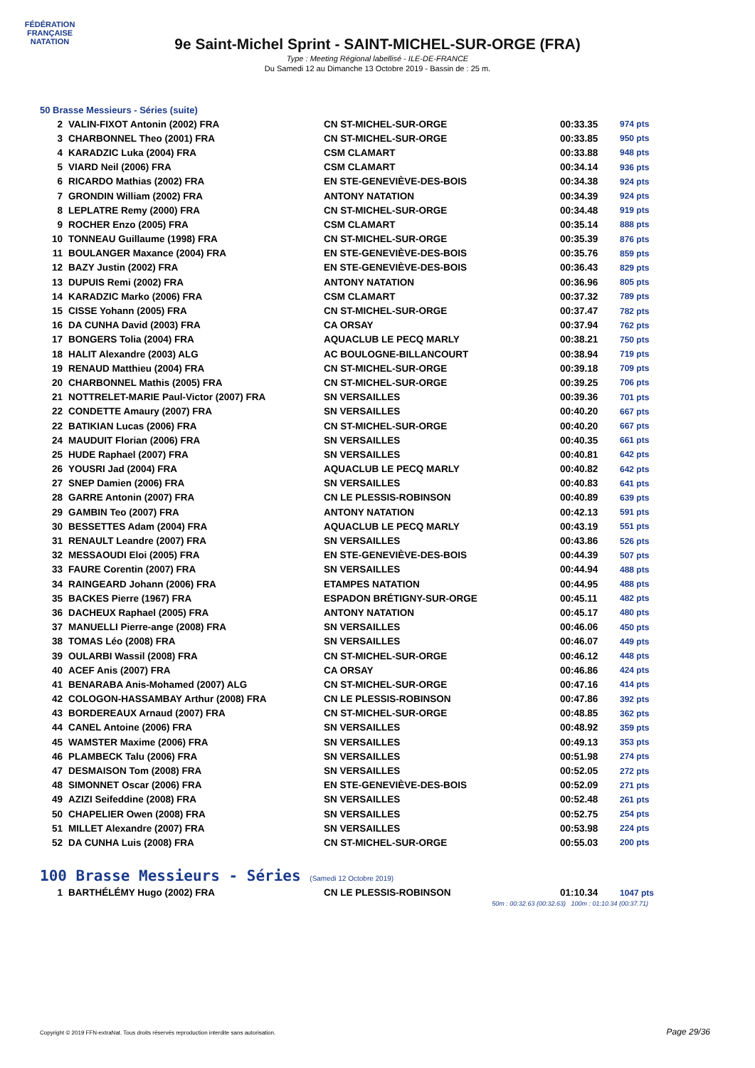FÉDÉRATION FRANÇAISE
NATATION
9e Saint-Michel Sprint - SAINT-MICHEL-SUR-ORGE (FRA)
Type : Meeting Régional labellisé - ILE-DE-FRANCE
Du Samedi 12 au Dimanche 13 Octobre 2019 - Bassin de : 25 m.
50 Brasse Messieurs - Séries (suite)
| 2 | VALIN-FIXOT Antonin (2002) FRA | CN ST-MICHEL-SUR-ORGE | 00:33.35 | 974 pts |
| 3 | CHARBONNEL Theo (2001) FRA | CN ST-MICHEL-SUR-ORGE | 00:33.85 | 950 pts |
| 4 | KARADZIC Luka (2004) FRA | CSM CLAMART | 00:33.88 | 948 pts |
| 5 | VIARD Neil (2006) FRA | CSM CLAMART | 00:34.14 | 936 pts |
| 6 | RICARDO Mathias (2002) FRA | EN STE-GENEVIÈVE-DES-BOIS | 00:34.38 | 924 pts |
| 7 | GRONDIN William (2002) FRA | ANTONY NATATION | 00:34.39 | 924 pts |
| 8 | LEPLATRE Remy (2000) FRA | CN ST-MICHEL-SUR-ORGE | 00:34.48 | 919 pts |
| 9 | ROCHER Enzo (2005) FRA | CSM CLAMART | 00:35.14 | 888 pts |
| 10 | TONNEAU Guillaume (1998) FRA | CN ST-MICHEL-SUR-ORGE | 00:35.39 | 876 pts |
| 11 | BOULANGER Maxance (2004) FRA | EN STE-GENEVIÈVE-DES-BOIS | 00:35.76 | 859 pts |
| 12 | BAZY Justin (2002) FRA | EN STE-GENEVIÈVE-DES-BOIS | 00:36.43 | 829 pts |
| 13 | DUPUIS Remi (2002) FRA | ANTONY NATATION | 00:36.96 | 805 pts |
| 14 | KARADZIC Marko (2006) FRA | CSM CLAMART | 00:37.32 | 789 pts |
| 15 | CISSE Yohann (2005) FRA | CN ST-MICHEL-SUR-ORGE | 00:37.47 | 782 pts |
| 16 | DA CUNHA David (2003) FRA | CA ORSAY | 00:37.94 | 762 pts |
| 17 | BONGERS Tolia (2004) FRA | AQUACLUB LE PECQ MARLY | 00:38.21 | 750 pts |
| 18 | HALIT Alexandre (2003) ALG | AC BOULOGNE-BILLANCOURT | 00:38.94 | 719 pts |
| 19 | RENAUD Matthieu (2004) FRA | CN ST-MICHEL-SUR-ORGE | 00:39.18 | 709 pts |
| 20 | CHARBONNEL Mathis (2005) FRA | CN ST-MICHEL-SUR-ORGE | 00:39.25 | 706 pts |
| 21 | NOTTRELET-MARIE Paul-Victor (2007) FRA | SN VERSAILLES | 00:39.36 | 701 pts |
| 22 | CONDETTE Amaury (2007) FRA | SN VERSAILLES | 00:40.20 | 667 pts |
| 22 | BATIKIAN Lucas (2006) FRA | CN ST-MICHEL-SUR-ORGE | 00:40.20 | 667 pts |
| 24 | MAUDUIT Florian (2006) FRA | SN VERSAILLES | 00:40.35 | 661 pts |
| 25 | HUDE Raphael (2007) FRA | SN VERSAILLES | 00:40.81 | 642 pts |
| 26 | YOUSRI Jad (2004) FRA | AQUACLUB LE PECQ MARLY | 00:40.82 | 642 pts |
| 27 | SNEP Damien (2006) FRA | SN VERSAILLES | 00:40.83 | 641 pts |
| 28 | GARRE Antonin (2007) FRA | CN LE PLESSIS-ROBINSON | 00:40.89 | 639 pts |
| 29 | GAMBIN Teo (2007) FRA | ANTONY NATATION | 00:42.13 | 591 pts |
| 30 | BESSETTES Adam (2004) FRA | AQUACLUB LE PECQ MARLY | 00:43.19 | 551 pts |
| 31 | RENAULT Leandre (2007) FRA | SN VERSAILLES | 00:43.86 | 526 pts |
| 32 | MESSAOUDI Eloi (2005) FRA | EN STE-GENEVIÈVE-DES-BOIS | 00:44.39 | 507 pts |
| 33 | FAURE Corentin (2007) FRA | SN VERSAILLES | 00:44.94 | 488 pts |
| 34 | RAINGEARD Johann (2006) FRA | ETAMPES NATATION | 00:44.95 | 488 pts |
| 35 | BACKES Pierre (1967) FRA | ESPADON BRÉTIGNY-SUR-ORGE | 00:45.11 | 482 pts |
| 36 | DACHEUX Raphael (2005) FRA | ANTONY NATATION | 00:45.17 | 480 pts |
| 37 | MANUELLI Pierre-ange (2008) FRA | SN VERSAILLES | 00:46.06 | 450 pts |
| 38 | TOMAS Léo (2008) FRA | SN VERSAILLES | 00:46.07 | 449 pts |
| 39 | OULARBI Wassil (2008) FRA | CN ST-MICHEL-SUR-ORGE | 00:46.12 | 448 pts |
| 40 | ACEF Anis (2007) FRA | CA ORSAY | 00:46.86 | 424 pts |
| 41 | BENARABA Anis-Mohamed (2007) ALG | CN ST-MICHEL-SUR-ORGE | 00:47.16 | 414 pts |
| 42 | COLOGON-HASSAMBAY Arthur (2008) FRA | CN LE PLESSIS-ROBINSON | 00:47.86 | 392 pts |
| 43 | BORDEREAUX Arnaud (2007) FRA | CN ST-MICHEL-SUR-ORGE | 00:48.85 | 362 pts |
| 44 | CANEL Antoine (2006) FRA | SN VERSAILLES | 00:48.92 | 359 pts |
| 45 | WAMSTER Maxime (2006) FRA | SN VERSAILLES | 00:49.13 | 353 pts |
| 46 | PLAMBECK Talu (2006) FRA | SN VERSAILLES | 00:51.98 | 274 pts |
| 47 | DESMAISON Tom (2008) FRA | SN VERSAILLES | 00:52.05 | 272 pts |
| 48 | SIMONNET Oscar (2006) FRA | EN STE-GENEVIÈVE-DES-BOIS | 00:52.09 | 271 pts |
| 49 | AZIZI Seifeddine (2008) FRA | SN VERSAILLES | 00:52.48 | 261 pts |
| 50 | CHAPELIER Owen (2008) FRA | SN VERSAILLES | 00:52.75 | 254 pts |
| 51 | MILLET Alexandre (2007) FRA | SN VERSAILLES | 00:53.98 | 224 pts |
| 52 | DA CUNHA Luis (2008) FRA | CN ST-MICHEL-SUR-ORGE | 00:55.03 | 200 pts |
100 Brasse Messieurs - Séries (Samedi 12 Octobre 2019)
| 1 | BARTHÉLÉMY Hugo (2002) FRA | CN LE PLESSIS-ROBINSON | 01:10.34 | 1047 pts |
50m : 00:32.63 (00:32.63) 100m : 01:10.34 (00:37.71)
Copyright © 2019 FFN-extraNat. Tous droits réservés reproduction interdite sans autorisation.
Page 29/36